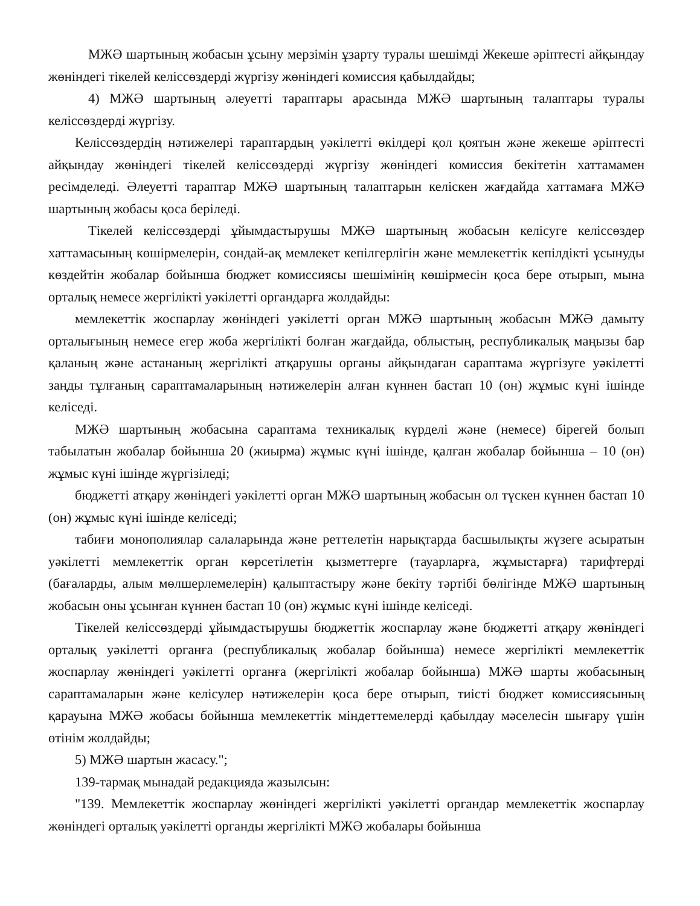МЖӘ шартының жобасын ұсыну мерзімін ұзарту туралы шешімді Жекеше әріптесті айқындау жөніндегі тікелей келіссөздерді жүргізу жөніндегі комиссия қабылдайды;
4) МЖӘ шартының әлеуетті тараптары арасында МЖӘ шартының талаптары туралы келіссөздерді жүргізу.
Келіссөздердің нәтижелері тараптардың уәкілетті өкілдері қол қоятын және жекеше әріптесті айқындау жөніндегі тікелей келіссөздерді жүргізу жөніндегі комиссия бекітетін хаттамамен ресімделеді. Әлеуетті тараптар МЖӘ шартының талаптарын келіскен жағдайда хаттамаға МЖӘ шартының жобасы қоса беріледі.
Тікелей келіссөздерді ұйымдастырушы МЖӘ шартының жобасын келісуге келіссөздер хаттамасының көшірмелерін, сондай-ақ мемлекет кепілгерлігін және мемлекеттік кепілдікті ұсынуды көздейтін жобалар бойынша бюджет комиссиясы шешімінің көшірмесін қоса бере отырып, мына орталық немесе жергілікті уәкілетті органдарға жолдайды:
мемлекеттік жоспарлау жөніндегі уәкілетті орган МЖӘ шартының жобасын МЖӘ дамыту орталығының немесе егер жоба жергілікті болған жағдайда, облыстың, республикалық маңызы бар қаланың және астананың жергілікті атқарушы органы айқындаған сараптама жүргізуге уәкілетті заңды тұлғаның сараптамаларының нәтижелерін алған күннен бастап 10 (он) жұмыс күні ішінде келіседі.
МЖӘ шартының жобасына сараптама техникалық күрделі және (немесе) бірегей болып табылатын жобалар бойынша 20 (жиырма) жұмыс күні ішінде, қалған жобалар бойынша – 10 (он) жұмыс күні ішінде жүргізіледі;
бюджетті атқару жөніндегі уәкілетті орган МЖӘ шартының жобасын ол түскен күннен бастап 10 (он) жұмыс күні ішінде келіседі;
табиғи монополиялар салаларында және реттелетін нарықтарда басшылықты жүзеге асыратын уәкілетті мемлекеттік орган көрсетілетін қызметтерге (тауарларға, жұмыстарға) тарифтерді (бағаларды, алым мөлшерлемелерін) қалыптастыру және бекіту тәртібі бөлігінде МЖӘ шартының жобасын оны ұсынған күннен бастап 10 (он) жұмыс күні ішінде келіседі.
Тікелей келіссөздерді ұйымдастырушы бюджеттік жоспарлау және бюджетті атқару жөніндегі орталық уәкілетті органға (республикалық жобалар бойынша) немесе жергілікті мемлекеттік жоспарлау жөніндегі уәкілетті органға (жергілікті жобалар бойынша) МЖӘ шарты жобасының сараптамаларын және келісулер нәтижелерін қоса бере отырып, тиісті бюджет комиссиясының қарауына МЖӘ жобасы бойынша мемлекеттік міндеттемелерді қабылдау мәселесін шығару үшін өтінім жолдайды;
5) МЖӘ шартын жасасу.";
139-тармақ мынадай редакцияда жазылсын:
"139. Мемлекеттік жоспарлау жөніндегі жергілікті уәкілетті органдар мемлекеттік жоспарлау жөніндегі орталық уәкілетті органды жергілікті МЖӘ жобалары бойынша